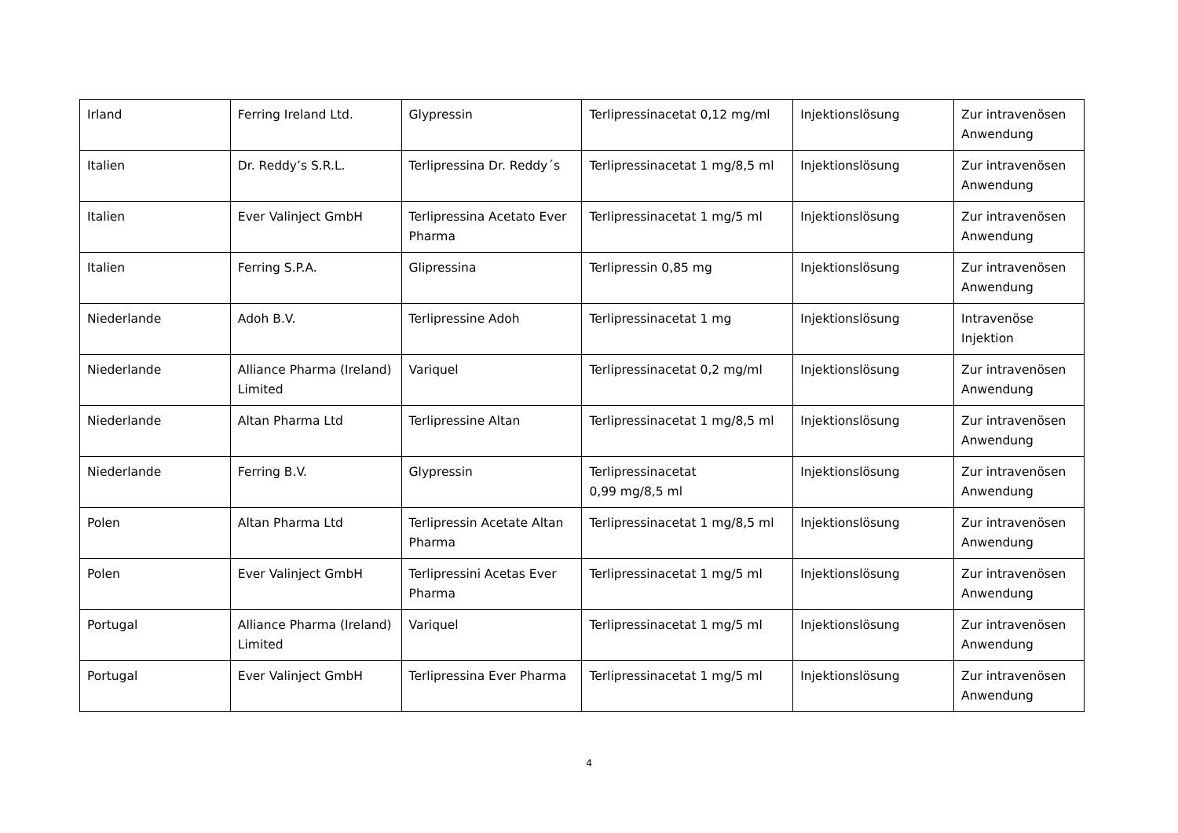| Irland | Ferring Ireland Ltd. | Glypressin | Terlipressinacetat 0,12 mg/ml | Injektionslösung | Zur intravenösen Anwendung |
| Italien | Dr. Reddy’s S.R.L. | Terlipressina Dr. Reddy´s | Terlipressinacetat 1 mg/8,5 ml | Injektionslösung | Zur intravenösen Anwendung |
| Italien | Ever Valinject GmbH | Terlipressina Acetato Ever Pharma | Terlipressinacetat 1 mg/5 ml | Injektionslösung | Zur intravenösen Anwendung |
| Italien | Ferring S.P.A. | Glipressina | Terlipressin 0,85 mg | Injektionslösung | Zur intravenösen Anwendung |
| Niederlande | Adoh B.V. | Terlipressine Adoh | Terlipressinacetat 1 mg | Injektionslösung | Intravenöse Injektion |
| Niederlande | Alliance Pharma (Ireland) Limited | Variquel | Terlipressinacetat 0,2 mg/ml | Injektionslösung | Zur intravenösen Anwendung |
| Niederlande | Altan Pharma Ltd | Terlipressine Altan | Terlipressinacetat 1 mg/8,5 ml | Injektionslösung | Zur intravenösen Anwendung |
| Niederlande | Ferring B.V. | Glypressin | Terlipressinacetat 0,99 mg/8,5 ml | Injektionslösung | Zur intravenösen Anwendung |
| Polen | Altan Pharma Ltd | Terlipressin Acetate Altan Pharma | Terlipressinacetat 1 mg/8,5 ml | Injektionslösung | Zur intravenösen Anwendung |
| Polen | Ever Valinject GmbH | Terlipressini Acetas Ever Pharma | Terlipressinacetat 1 mg/5 ml | Injektionslösung | Zur intravenösen Anwendung |
| Portugal | Alliance Pharma (Ireland) Limited | Variquel | Terlipressinacetat 1 mg/5 ml | Injektionslösung | Zur intravenösen Anwendung |
| Portugal | Ever Valinject GmbH | Terlipressina Ever Pharma | Terlipressinacetat 1 mg/5 ml | Injektionslösung | Zur intravenösen Anwendung |
4